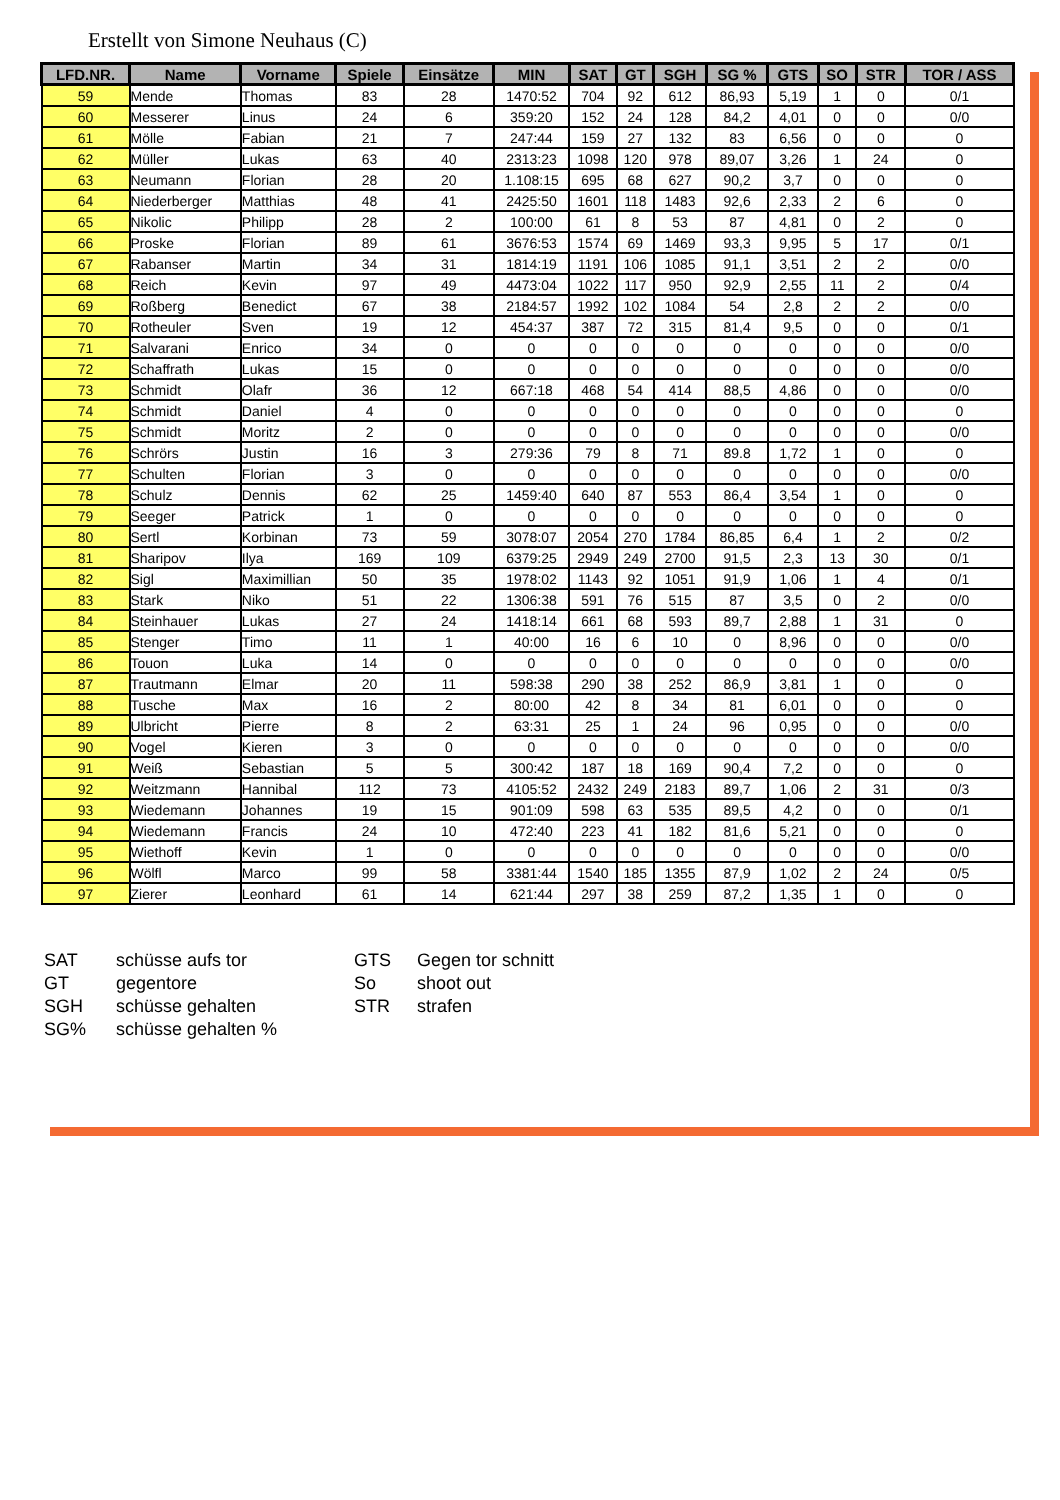Erstellt von Simone Neuhaus (C)
| LFD.NR. | Name | Vorname | Spiele | Einsätze | MIN | SAT | GT | SGH | SG % | GTS | SO | STR | TOR / ASS |
| --- | --- | --- | --- | --- | --- | --- | --- | --- | --- | --- | --- | --- | --- |
| 59 | Mende | Thomas | 83 | 28 | 1470:52 | 704 | 92 | 612 | 86,93 | 5,19 | 1 | 0 | 0/1 |
| 60 | Messerer | Linus | 24 | 6 | 359:20 | 152 | 24 | 128 | 84,2 | 4,01 | 0 | 0 | 0/0 |
| 61 | Mölle | Fabian | 21 | 7 | 247:44 | 159 | 27 | 132 | 83 | 6,56 | 0 | 0 | 0 |
| 62 | Müller | Lukas | 63 | 40 | 2313:23 | 1098 | 120 | 978 | 89,07 | 3,26 | 1 | 24 | 0 |
| 63 | Neumann | Florian | 28 | 20 | 1.108:15 | 695 | 68 | 627 | 90,2 | 3,7 | 0 | 0 | 0 |
| 64 | Niederberger | Matthias | 48 | 41 | 2425:50 | 1601 | 118 | 1483 | 92,6 | 2,33 | 2 | 6 | 0 |
| 65 | Nikolic | Philipp | 28 | 2 | 100:00 | 61 | 8 | 53 | 87 | 4,81 | 0 | 2 | 0 |
| 66 | Proske | Florian | 89 | 61 | 3676:53 | 1574 | 69 | 1469 | 93,3 | 9,95 | 5 | 17 | 0/1 |
| 67 | Rabanser | Martin | 34 | 31 | 1814:19 | 1191 | 106 | 1085 | 91,1 | 3,51 | 2 | 2 | 0/0 |
| 68 | Reich | Kevin | 97 | 49 | 4473:04 | 1022 | 117 | 950 | 92,9 | 2,55 | 11 | 2 | 0/4 |
| 69 | Roßberg | Benedict | 67 | 38 | 2184:57 | 1992 | 102 | 1084 | 54 | 2,8 | 2 | 2 | 0/0 |
| 70 | Rotheuler | Sven | 19 | 12 | 454:37 | 387 | 72 | 315 | 81,4 | 9,5 | 0 | 0 | 0/1 |
| 71 | Salvarani | Enrico | 34 | 0 | 0 | 0 | 0 | 0 | 0 | 0 | 0 | 0 | 0/0 |
| 72 | Schaffrath | Lukas | 15 | 0 | 0 | 0 | 0 | 0 | 0 | 0 | 0 | 0 | 0/0 |
| 73 | Schmidt | Olafr | 36 | 12 | 667:18 | 468 | 54 | 414 | 88,5 | 4,86 | 0 | 0 | 0/0 |
| 74 | Schmidt | Daniel | 4 | 0 | 0 | 0 | 0 | 0 | 0 | 0 | 0 | 0 | 0 |
| 75 | Schmidt | Moritz | 2 | 0 | 0 | 0 | 0 | 0 | 0 | 0 | 0 | 0 | 0/0 |
| 76 | Schrörs | Justin | 16 | 3 | 279:36 | 79 | 8 | 71 | 89.8 | 1,72 | 1 | 0 | 0 |
| 77 | Schulten | Florian | 3 | 0 | 0 | 0 | 0 | 0 | 0 | 0 | 0 | 0 | 0/0 |
| 78 | Schulz | Dennis | 62 | 25 | 1459:40 | 640 | 87 | 553 | 86,4 | 3,54 | 1 | 0 | 0 |
| 79 | Seeger | Patrick | 1 | 0 | 0 | 0 | 0 | 0 | 0 | 0 | 0 | 0 | 0 |
| 80 | Sertl | Korbinan | 73 | 59 | 3078:07 | 2054 | 270 | 1784 | 86,85 | 6,4 | 1 | 2 | 0/2 |
| 81 | Sharipov | Ilya | 169 | 109 | 6379:25 | 2949 | 249 | 2700 | 91,5 | 2,3 | 13 | 30 | 0/1 |
| 82 | Sigl | Maximillian | 50 | 35 | 1978:02 | 1143 | 92 | 1051 | 91,9 | 1,06 | 1 | 4 | 0/1 |
| 83 | Stark | Niko | 51 | 22 | 1306:38 | 591 | 76 | 515 | 87 | 3,5 | 0 | 2 | 0/0 |
| 84 | Steinhauer | Lukas | 27 | 24 | 1418:14 | 661 | 68 | 593 | 89,7 | 2,88 | 1 | 31 | 0 |
| 85 | Stenger | Timo | 11 | 1 | 40:00 | 16 | 6 | 10 | 0 | 8,96 | 0 | 0 | 0/0 |
| 86 | Touon | Luka | 14 | 0 | 0 | 0 | 0 | 0 | 0 | 0 | 0 | 0 | 0/0 |
| 87 | Trautmann | Elmar | 20 | 11 | 598:38 | 290 | 38 | 252 | 86,9 | 3,81 | 1 | 0 | 0 |
| 88 | Tusche | Max | 16 | 2 | 80:00 | 42 | 8 | 34 | 81 | 6,01 | 0 | 0 | 0 |
| 89 | Ulbricht | Pierre | 8 | 2 | 63:31 | 25 | 1 | 24 | 96 | 0,95 | 0 | 0 | 0/0 |
| 90 | Vogel | Kieren | 3 | 0 | 0 | 0 | 0 | 0 | 0 | 0 | 0 | 0 | 0/0 |
| 91 | Weiß | Sebastian | 5 | 5 | 300:42 | 187 | 18 | 169 | 90,4 | 7,2 | 0 | 0 | 0 |
| 92 | Weitzmann | Hannibal | 112 | 73 | 4105:52 | 2432 | 249 | 2183 | 89,7 | 1,06 | 2 | 31 | 0/3 |
| 93 | Wiedemann | Johannes | 19 | 15 | 901:09 | 598 | 63 | 535 | 89,5 | 4,2 | 0 | 0 | 0/1 |
| 94 | Wiedemann | Francis | 24 | 10 | 472:40 | 223 | 41 | 182 | 81,6 | 5,21 | 0 | 0 | 0 |
| 95 | Wiethoff | Kevin | 1 | 0 | 0 | 0 | 0 | 0 | 0 | 0 | 0 | 0 | 0/0 |
| 96 | Wölfl | Marco | 99 | 58 | 3381:44 | 1540 | 185 | 1355 | 87,9 | 1,02 | 2 | 24 | 0/5 |
| 97 | Zierer | Leonhard | 61 | 14 | 621:44 | 297 | 38 | 259 | 87,2 | 1,35 | 1 | 0 | 0 |
SAT
schüsse aufs tor
GTS
Gegen tor schnitt
GT
gegentore
So
shoot out
SGH
schüsse gehalten
STR
strafen
SG%
schüsse gehalten %